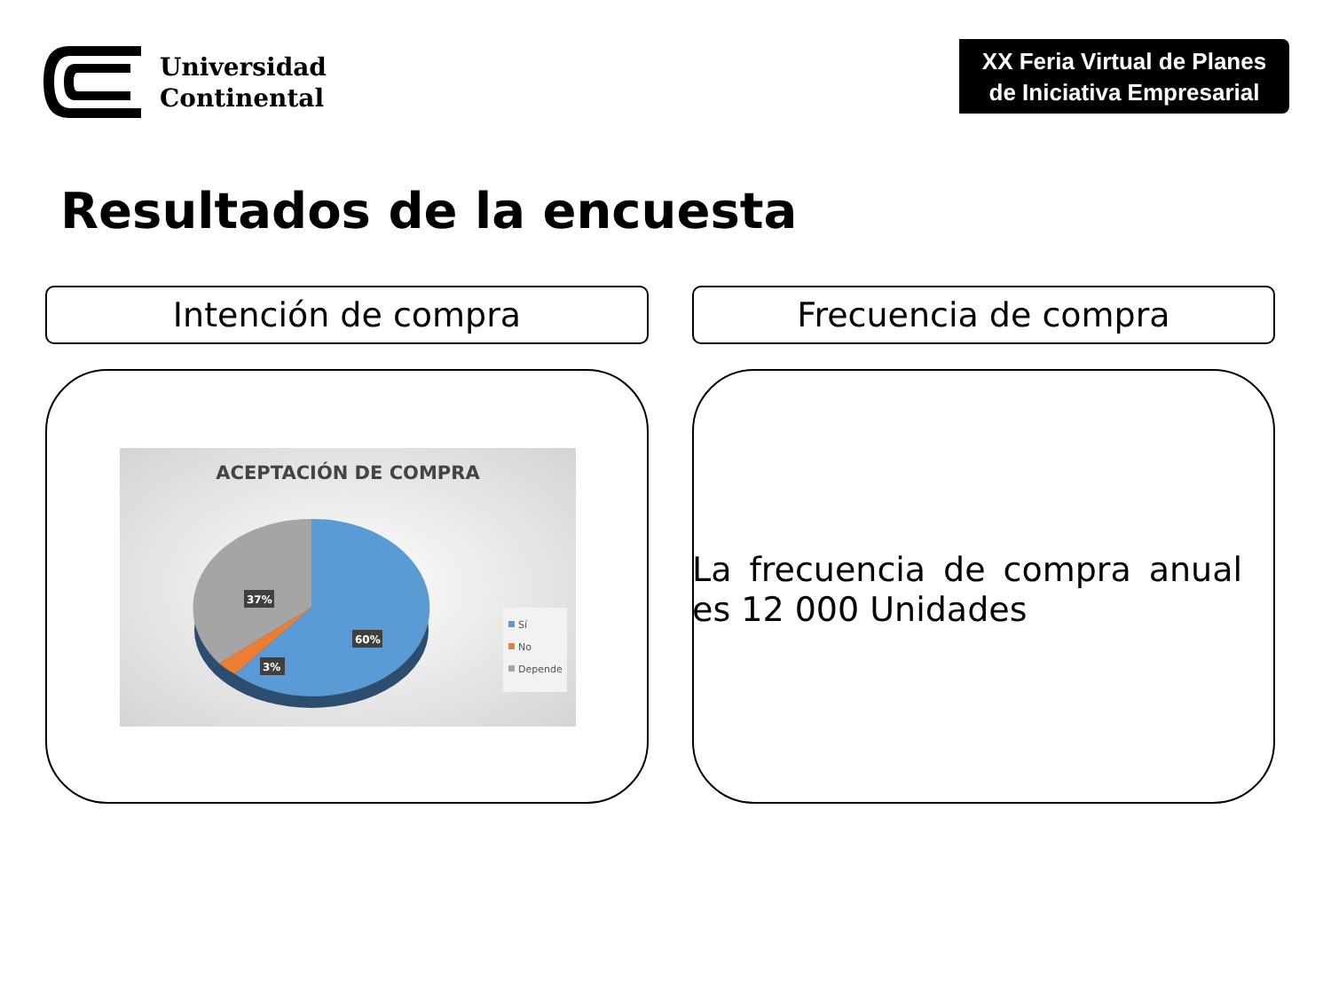Universidad
Continental
XX Feria Virtual de Planes
de Iniciativa Empresarial
Resultados de la encuesta
Intención de compra Frecuencia de compra
ACEPTACIÓN DE COMPRA
37%
3%
60%
Sí
No
Depende
La frecuencia de compra anual es 12 000 Unidades